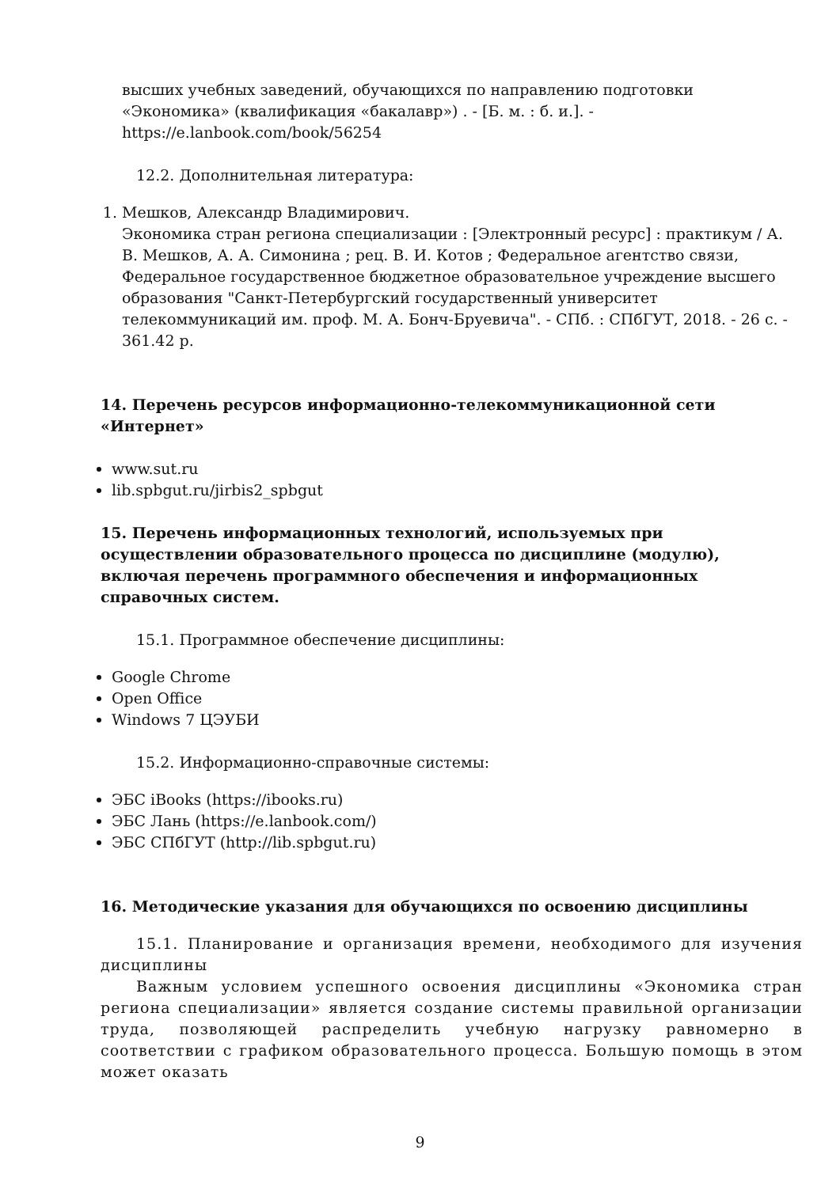высших учебных заведений, обучающихся по направлению подготовки «Экономика» (квалификация «бакалавр») . - [Б. м. : б. и.]. - https://e.lanbook.com/book/56254
12.2. Дополнительная литература:
1. Мешков, Александр Владимирович.
Экономика стран региона специализации : [Электронный ресурс] : практикум / А. В. Мешков, А. А. Симонина ; рец. В. И. Котов ; Федеральное агентство связи, Федеральное государственное бюджетное образовательное учреждение высшего образования "Санкт-Петербургский государственный университет телекоммуникаций им. проф. М. А. Бонч-Бруевича". - СПб. : СПбГУТ, 2018. - 26 с. - 361.42 р.
14. Перечень ресурсов информационно-телекоммуникационной сети «Интернет»
www.sut.ru
lib.spbgut.ru/jirbis2_spbgut
15. Перечень информационных технологий, используемых при осуществлении образовательного процесса по дисциплине (модулю), включая перечень программного обеспечения и информационных справочных систем.
15.1. Программное обеспечение дисциплины:
Google Chrome
Open Office
Windows 7 ЦЭУБИ
15.2. Информационно-справочные системы:
ЭБС iBooks (https://ibooks.ru)
ЭБС Лань (https://e.lanbook.com/)
ЭБС СПбГУТ (http://lib.spbgut.ru)
16. Методические указания для обучающихся по освоению дисциплины
15.1. Планирование и организация времени, необходимого для изучения дисциплины
Важным условием успешного освоения дисциплины «Экономика стран региона специализации» является создание системы правильной организации труда, позволяющей распределить учебную нагрузку равномерно в соответствии с графиком образовательного процесса. Большую помощь в этом может оказать
9